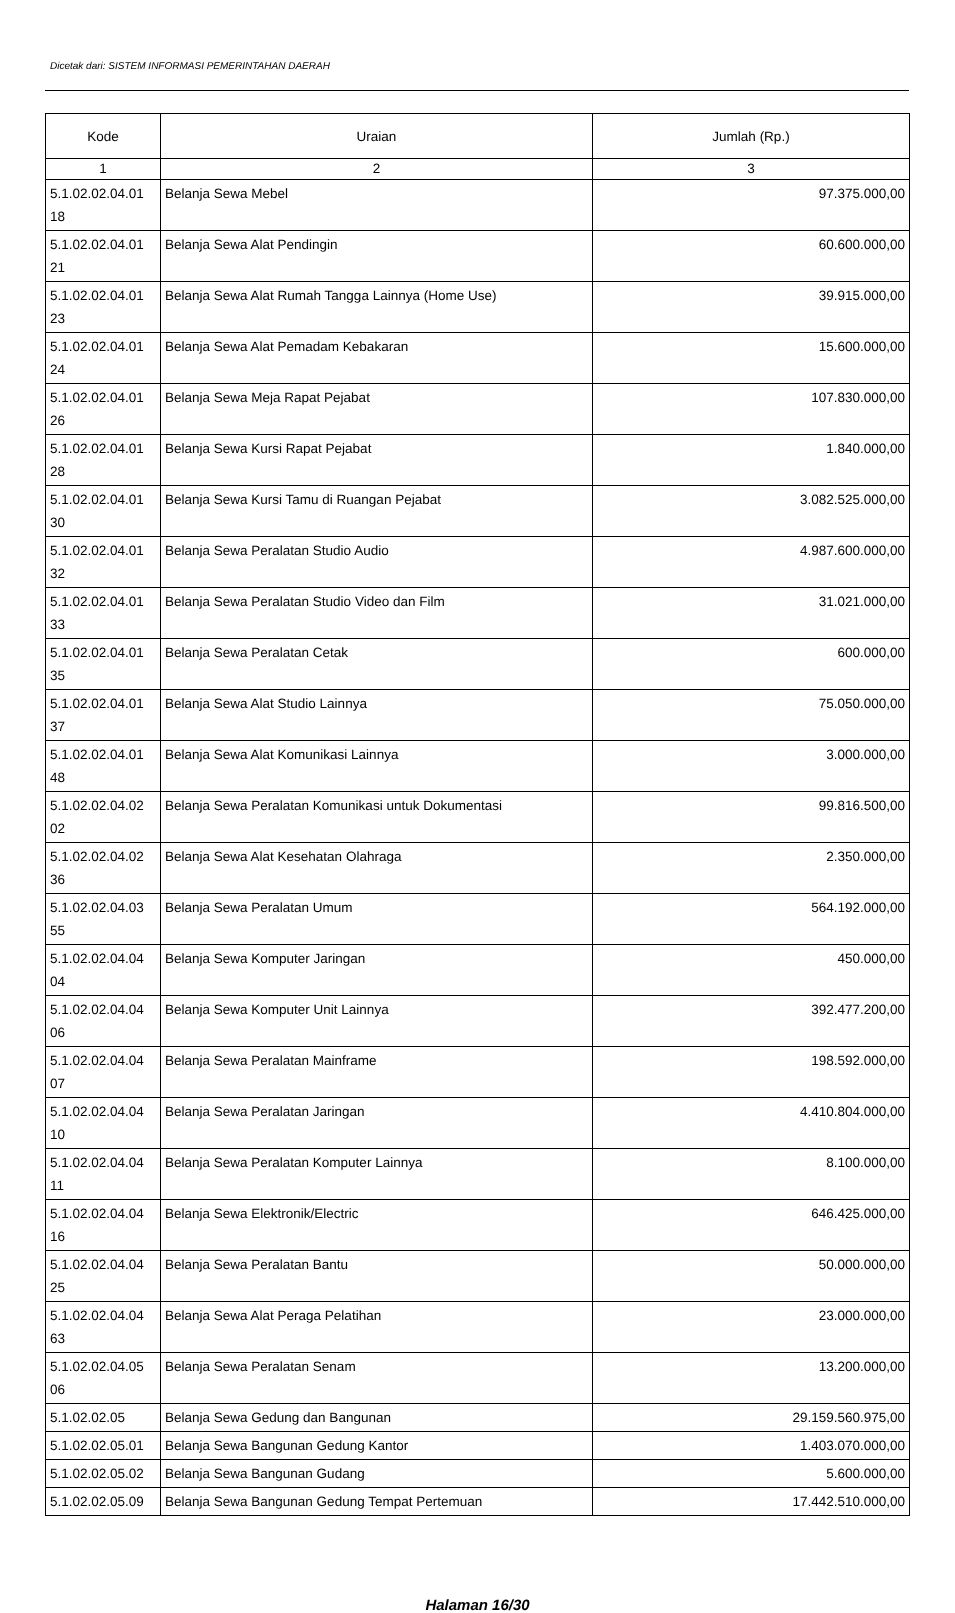Dicetak dari: SISTEM INFORMASI PEMERINTAHAN DAERAH
| Kode | Uraian | Jumlah (Rp.) |
| --- | --- | --- |
| 1 | 2 | 3 |
| 5.1.02.02.04.01 18 | Belanja Sewa Mebel | 97.375.000,00 |
| 5.1.02.02.04.01 21 | Belanja Sewa Alat Pendingin | 60.600.000,00 |
| 5.1.02.02.04.01 23 | Belanja Sewa Alat Rumah Tangga Lainnya (Home Use) | 39.915.000,00 |
| 5.1.02.02.04.01 24 | Belanja Sewa Alat Pemadam Kebakaran | 15.600.000,00 |
| 5.1.02.02.04.01 26 | Belanja Sewa Meja Rapat Pejabat | 107.830.000,00 |
| 5.1.02.02.04.01 28 | Belanja Sewa Kursi Rapat Pejabat | 1.840.000,00 |
| 5.1.02.02.04.01 30 | Belanja Sewa Kursi Tamu di Ruangan Pejabat | 3.082.525.000,00 |
| 5.1.02.02.04.01 32 | Belanja Sewa Peralatan Studio Audio | 4.987.600.000,00 |
| 5.1.02.02.04.01 33 | Belanja Sewa Peralatan Studio Video dan Film | 31.021.000,00 |
| 5.1.02.02.04.01 35 | Belanja Sewa Peralatan Cetak | 600.000,00 |
| 5.1.02.02.04.01 37 | Belanja Sewa Alat Studio Lainnya | 75.050.000,00 |
| 5.1.02.02.04.01 48 | Belanja Sewa Alat Komunikasi Lainnya | 3.000.000,00 |
| 5.1.02.02.04.02 02 | Belanja Sewa Peralatan Komunikasi untuk Dokumentasi | 99.816.500,00 |
| 5.1.02.02.04.02 36 | Belanja Sewa Alat Kesehatan Olahraga | 2.350.000,00 |
| 5.1.02.02.04.03 55 | Belanja Sewa Peralatan Umum | 564.192.000,00 |
| 5.1.02.02.04.04 04 | Belanja Sewa Komputer Jaringan | 450.000,00 |
| 5.1.02.02.04.04 06 | Belanja Sewa Komputer Unit Lainnya | 392.477.200,00 |
| 5.1.02.02.04.04 07 | Belanja Sewa Peralatan Mainframe | 198.592.000,00 |
| 5.1.02.02.04.04 10 | Belanja Sewa Peralatan Jaringan | 4.410.804.000,00 |
| 5.1.02.02.04.04 11 | Belanja Sewa Peralatan Komputer Lainnya | 8.100.000,00 |
| 5.1.02.02.04.04 16 | Belanja Sewa Elektronik/Electric | 646.425.000,00 |
| 5.1.02.02.04.04 25 | Belanja Sewa Peralatan Bantu | 50.000.000,00 |
| 5.1.02.02.04.04 63 | Belanja Sewa Alat Peraga Pelatihan | 23.000.000,00 |
| 5.1.02.02.04.05 06 | Belanja Sewa Peralatan Senam | 13.200.000,00 |
| 5.1.02.02.05 | Belanja Sewa Gedung dan Bangunan | 29.159.560.975,00 |
| 5.1.02.02.05.01 | Belanja Sewa Bangunan Gedung Kantor | 1.403.070.000,00 |
| 5.1.02.02.05.02 | Belanja Sewa Bangunan Gudang | 5.600.000,00 |
| 5.1.02.02.05.09 | Belanja Sewa Bangunan Gedung Tempat Pertemuan | 17.442.510.000,00 |
Halaman 16/30